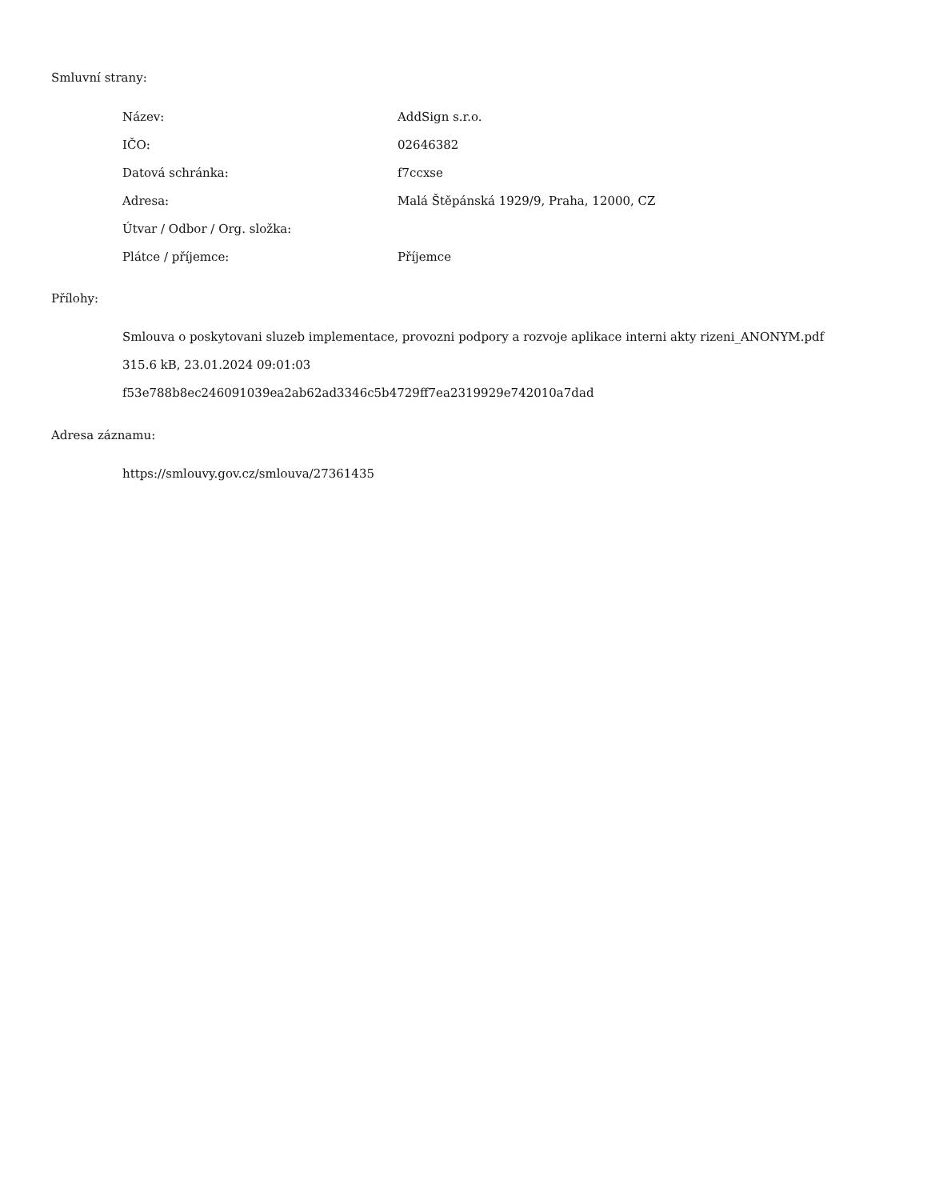Smluvní strany:
| Název: | AddSign s.r.o. |
| IČO: | 02646382 |
| Datová schránka: | f7ccxse |
| Adresa: | Malá Štěpánská 1929/9, Praha, 12000, CZ |
| Útvar / Odbor / Org. složka: | |
| Plátce / příjemce: | Příjemce |
Přílohy:
Smlouva o poskytovani sluzeb implementace, provozni podpory a rozvoje aplikace interni akty rizeni_ANONYM.pdf
315.6 kB, 23.01.2024 09:01:03
f53e788b8ec246091039ea2ab62ad3346c5b4729ff7ea2319929e742010a7dad
Adresa záznamu:
https://smlouvy.gov.cz/smlouva/27361435